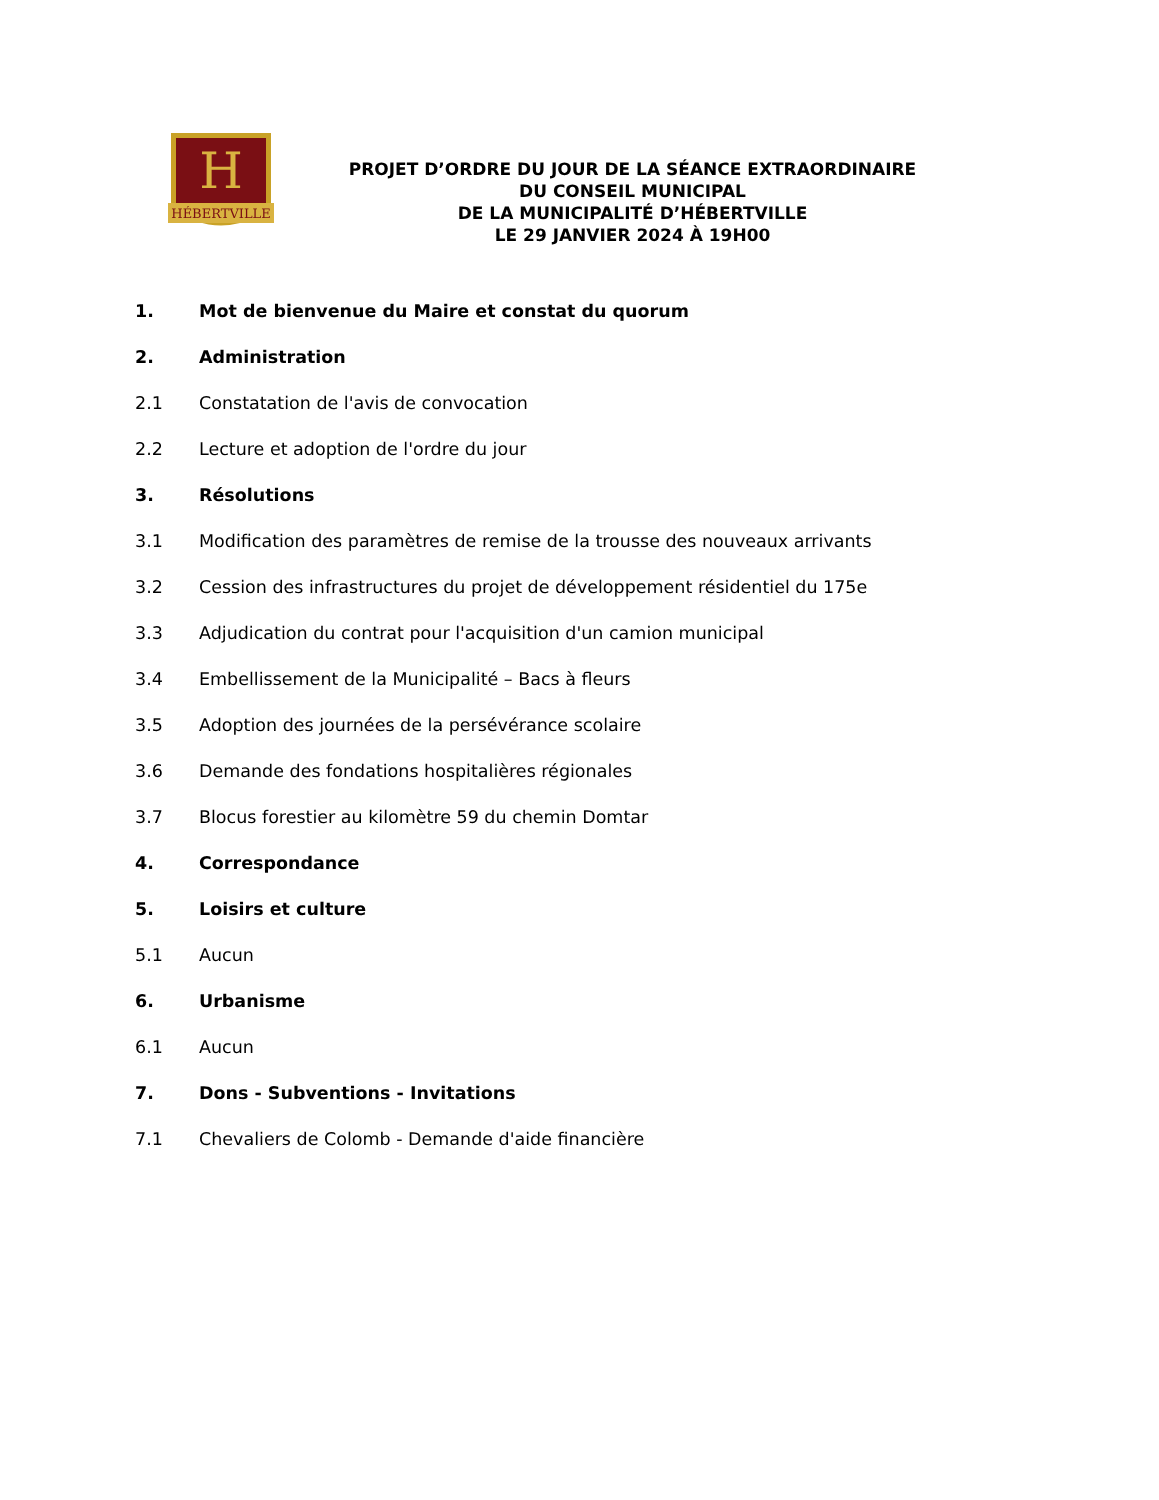H
HÉBERTVILLE
PROJET D’ORDRE DU JOUR DE LA SÉANCE EXTRAORDINAIRE
DU CONSEIL MUNICIPAL
DE LA MUNICIPALITÉ D’HÉBERTVILLE
LE 29 JANVIER 2024 À 19H00
1. Mot de bienvenue du Maire et constat du quorum
2. Administration
2.1 Constatation de l'avis de convocation
2.2 Lecture et adoption de l'ordre du jour
3. Résolutions
3.1 Modification des paramètres de remise de la trousse des nouveaux arrivants
3.2 Cession des infrastructures du projet de développement résidentiel du 175e
3.3 Adjudication du contrat pour l'acquisition d'un camion municipal
3.4 Embellissement de la Municipalité – Bacs à fleurs
3.5 Adoption des journées de la persévérance scolaire
3.6 Demande des fondations hospitalières régionales
3.7 Blocus forestier au kilomètre 59 du chemin Domtar
4. Correspondance
5. Loisirs et culture
5.1 Aucun
6. Urbanisme
6.1 Aucun
7. Dons - Subventions - Invitations
7.1 Chevaliers de Colomb - Demande d'aide financière